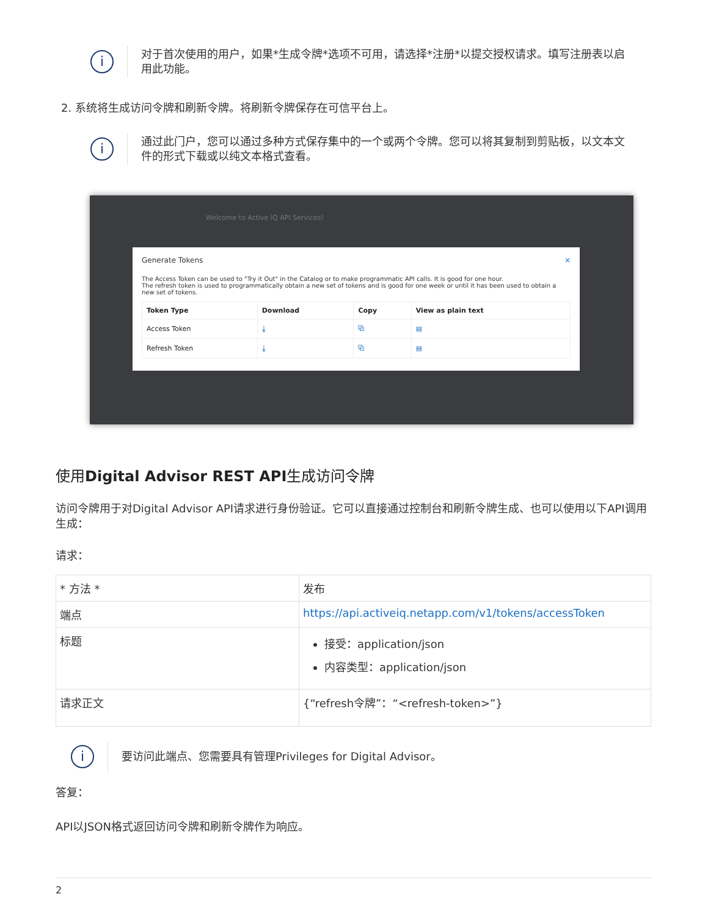i
对于首次使用的用户，如果*生成令牌*选项不可用，请选择*注册*以提交授权请求。填写注册表以启用此功能。
2. 系统将生成访问令牌和刷新令牌。将刷新令牌保存在可信平台上。
i
通过此门户，您可以通过多种方式保存集中的一个或两个令牌。您可以将其复制到剪贴板，以文本文件的形式下载或以纯文本格式查看。
Welcome to Active IQ API Services!
Generate Tokens ×
The Access Token can be used to "Try it Out" in the Catalog or to make programmatic API calls. It is good for one hour.
The refresh token is used to programmatically obtain a new set of tokens and is good for one week or until it has been used to obtain a new set of tokens.
| Token Type | Download | Copy | View as plain text |
| --- | --- | --- | --- |
| Access Token | ⤓ | ⧉ | ▤ |
| Refresh Token | ⤓ | ⧉ | ▤ |
使用Digital Advisor REST API生成访问令牌
访问令牌用于对Digital Advisor API请求进行身份验证。它可以直接通过控制台和刷新令牌生成、也可以使用以下API调用生成：
请求：
| * 方法 * | 发布 |
| 端点 | https://api.activeiq.netapp.com/v1/tokens/accessToken |
| 标题 | 接受：application/json 内容类型：application/json |
| 请求正文 | {“refresh令牌”：“<refresh-token>”} |
i
要访问此端点、您需要具有管理Privileges for Digital Advisor。
答复：
API以JSON格式返回访问令牌和刷新令牌作为响应。
2